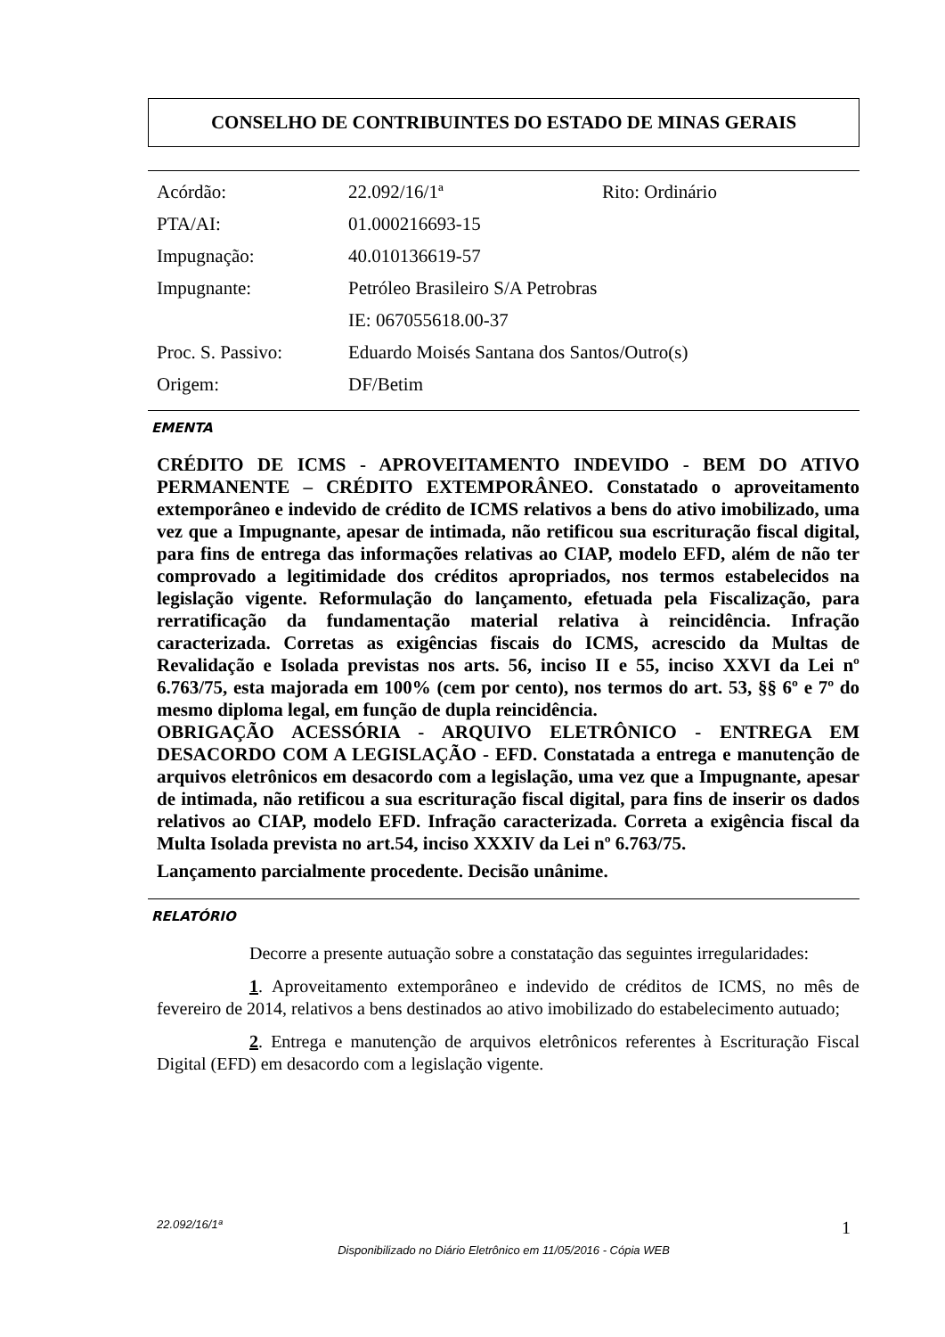CONSELHO DE CONTRIBUINTES DO ESTADO DE MINAS GERAIS
| Acórdão: | 22.092/16/1ª | Rito: Ordinário |
| PTA/AI: | 01.000216693-15 | |
| Impugnação: | 40.010136619-57 | |
| Impugnante: | Petróleo Brasileiro S/A Petrobras | |
| | IE: 067055618.00-37 | |
| Proc. S. Passivo: | Eduardo Moisés Santana dos Santos/Outro(s) | |
| Origem: | DF/Betim | |
EMENTA
CRÉDITO DE ICMS - APROVEITAMENTO INDEVIDO - BEM DO ATIVO PERMANENTE – CRÉDITO EXTEMPORÂNEO. Constatado o aproveitamento extemporâneo e indevido de crédito de ICMS relativos a bens do ativo imobilizado, uma vez que a Impugnante, apesar de intimada, não retificou sua escrituração fiscal digital, para fins de entrega das informações relativas ao CIAP, modelo EFD, além de não ter comprovado a legitimidade dos créditos apropriados, nos termos estabelecidos na legislação vigente. Reformulação do lançamento, efetuada pela Fiscalização, para rerratificação da fundamentação material relativa à reincidência. Infração caracterizada. Corretas as exigências fiscais do ICMS, acrescido da Multas de Revalidação e Isolada previstas nos arts. 56, inciso II e 55, inciso XXVI da Lei nº 6.763/75, esta majorada em 100% (cem por cento), nos termos do art. 53, §§ 6º e 7º do mesmo diploma legal, em função de dupla reincidência.
OBRIGAÇÃO ACESSÓRIA - ARQUIVO ELETRÔNICO - ENTREGA EM DESACORDO COM A LEGISLAÇÃO - EFD. Constatada a entrega e manutenção de arquivos eletrônicos em desacordo com a legislação, uma vez que a Impugnante, apesar de intimada, não retificou a sua escrituração fiscal digital, para fins de inserir os dados relativos ao CIAP, modelo EFD. Infração caracterizada. Correta a exigência fiscal da Multa Isolada prevista no art.54, inciso XXXIV da Lei nº 6.763/75.
Lançamento parcialmente procedente. Decisão unânime.
RELATÓRIO
Decorre a presente autuação sobre a constatação das seguintes irregularidades:
1. Aproveitamento extemporâneo e indevido de créditos de ICMS, no mês de fevereiro de 2014, relativos a bens destinados ao ativo imobilizado do estabelecimento autuado;
2. Entrega e manutenção de arquivos eletrônicos referentes à Escrituração Fiscal Digital (EFD) em desacordo com a legislação vigente.
1 22.092/16/1ª
Disponibilizado no Diário Eletrônico em 11/05/2016 - Cópia WEB